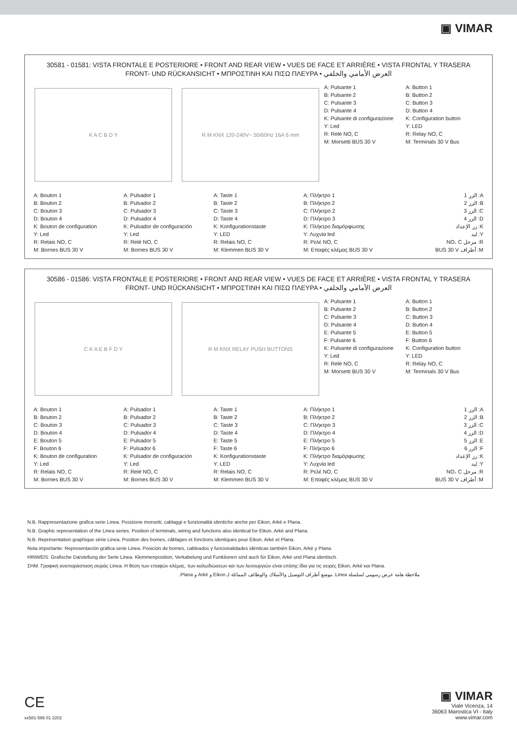▣ VIMAR
30581 - 01581: VISTA FRONTALE E POSTERIORE • FRONT AND REAR VIEW • VUES DE FACE ET ARRIÈRE • VISTA FRONTAL Y TRASERA
FRONT- UND RÜCKANSICHT • ΜΠΡΟΣΤΙΝΗ ΚΑΙ ΠΙΣΩ ΠΛΕΥΡΑ • العرض الأمامي والخلفي
K A C B D Y R M KNX 120-240V~ 50/60Hz 16A 6 mm
A: Pulsante 1
B: Pulsante 2
C: Pulsante 3
D: Pulsante 4
K: Pulsante di configurazione
Y: Led
R: Relè NO, C
M: Morsetti BUS 30 V
A: Button 1
B: Button 2
C: Button 3
D: Button 4
K: Configuration button
Y: LED
R: Relay NO, C
M: Terminals 30 V Bus
A: Bouton 1
B: Bouton 2
C: Bouton 3
D: Bouton 4
K: Bouton de configuration
Y: Led
R: Relais NO, C
M: Bornes BUS 30 V
A: Pulsador 1
B: Pulsador 2
C: Pulsador 3
D: Pulsador 4
K: Pulsador de configuración
Y: Led
R: Relé NO, C
M: Bornes BUS 30 V
A: Taste 1
B: Taste 2
C: Taste 3
D: Taste 4
K: Konfigurationstaste
Y: LED
R: Relais NO, C
M: Klemmen BUS 30 V
A: Πλήκτρο 1
B: Πλήκτρο 2
C: Πλήκτρο 2
D: Πλήκτρο 3
K: Πλήκτρο διαμόρφωσης
Y: Λυχνία led
R: Ρελέ NO, C
M: Επαφές κλέμας BUS 30 V
A: الزر 1
B: الزر 2
C: الزر 3
D: الزر 4
K: زر الإعداد
Y: ليد
R: مرحل NO، C
M: أطراف BUS 30 V
30586 - 01586: VISTA FRONTALE E POSTERIORE • FRONT AND REAR VIEW • VUES DE FACE ET ARRIÈRE • VISTA FRONTAL Y TRASERA
FRONT- UND RÜCKANSICHT • ΜΠΡΟΣΤΙΝΗ ΚΑΙ ΠΙΣΩ ΠΛΕΥΡΑ • العرض الأمامي والخلفي
C K A E B F D Y R M KNX RELAY PUSH BUTTONS
A: Pulsante 1
B: Pulsante 2
C: Pulsante 3
D: Pulsante 4
E: Pulsante 5
F: Pulsante 6
K: Pulsante di configurazione
Y: Led
R: Relè NO, C
M: Morsetti BUS 30 V
A: Button 1
B: Button 2
C: Button 3
D: Button 4
E: Button 5
F: Button 6
K: Configuration button
Y: LED
R: Relay NO, C
M: Terminals 30 V Bus
A: Bouton 1
B: Bouton 2
C: Bouton 3
D: Bouton 4
E: Bouton 5
F: Bouton 6
K: Bouton de configuration
Y: Led
R: Relais NO, C
M: Bornes BUS 30 V
A: Pulsador 1
B: Pulsador 2
C: Pulsador 3
D: Pulsador 4
E: Pulsador 5
F: Pulsador 6
K: Pulsador de configuración
Y: Led
R: Relé NO, C
M: Bornes BUS 30 V
A: Taste 1
B: Taste 2
C: Taste 3
D: Taste 4
E: Taste 5
F: Taste 6
K: Konfigurationstaste
Y: LED
R: Relais NO, C
M: Klemmen BUS 30 V
A: Πλήκτρο 1
B: Πλήκτρο 2
C: Πλήκτρο 3
D: Πλήκτρο 4
E: Πλήκτρο 5
F: Πλήκτρο 6
K: Πλήκτρο διαμόρφωσης
Y: Λυχνία led
R: Ρελέ NO, C
M: Επαφές κλέμας BUS 30 V
A: الزر 1
B: الزر 2
C: الزر 3
D: الزر 4
E: الزر 5
F: الزر 6
K: زر الإعداد
Y: ليد
R: مرحل NO، C
M: أطراف BUS 30 V
N.B. Rappresentazione grafica serie Linea. Posizione morsetti, cablaggi e funzionalità identiche anche per Eikon, Arkè e Plana.
N.B. Graphic representation of the Linea series. Position of terminals, wiring and functions also identical for Eikon, Arké and Plana.
N.B. Représentation graphique série Linea. Position des bornes, câblages et fonctions identiques pour Eikon, Arké et Plana.
Nota importante: Representación gráfica serie Linea. Posición de bornes, cableados y funcionalidades idénticas también Eikon, Arké y Plana.
HINWEIS: Grafische Darstellung der Serie Linea. Klemmenposition, Verkabelung und Funktionen sind auch für Eikon, Arké und Plana identisch.
ΣΗΜ. Γραφική αναπαράσταση σειράς Linea. Η θέση των επαφών κλέμας, των καλωδιώσεων και των λειτουργιών είναι επίσης ίδια για τις σειρές Eikon, Arké και Plana.
ملاحظة هامة عرض رسومي لسلسلة Linea. موضع أطراف التوصيل والأسلاك والوظائف المماثلة لـ Eikon و Arké و Plana.
CE
xx581-586 01 2202
▣ VIMAR
Viale Vicenza, 14
36063 Marostica VI - Italy
www.vimar.com